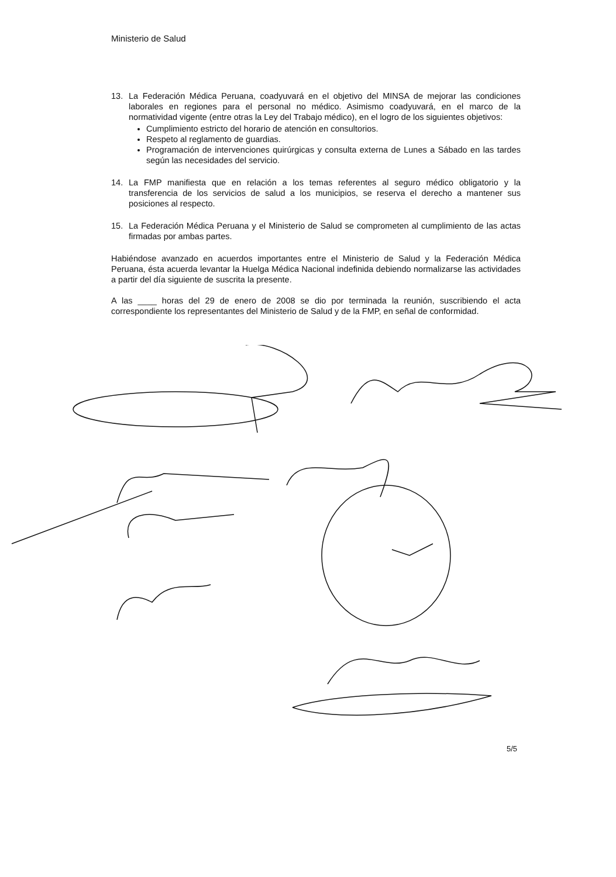Ministerio de Salud
13. La Federación Médica Peruana, coadyuvará en el objetivo del MINSA de mejorar las condiciones laborales en regiones para el personal no médico. Asimismo coadyuvará, en el marco de la normatividad vigente (entre otras la Ley del Trabajo médico), en el logro de los siguientes objetivos:
Cumplimiento estricto del horario de atención en consultorios.
Respeto al reglamento de guardias.
Programación de intervenciones quirúrgicas y consulta externa de Lunes a Sábado en las tardes según las necesidades del servicio.
14. La FMP manifiesta que en relación a los temas referentes al seguro médico obligatorio y la transferencia de los servicios de salud a los municipios, se reserva el derecho a mantener sus posiciones al respecto.
15. La Federación Médica Peruana y el Ministerio de Salud se comprometen al cumplimiento de las actas firmadas por ambas partes.
Habiéndose avanzado en acuerdos importantes entre el Ministerio de Salud y la Federación Médica Peruana, ésta acuerda levantar la Huelga Médica Nacional indefinida debiendo normalizarse las actividades a partir del día siguiente de suscrita la presente.
A las ____ horas del 29 de enero de 2008 se dio por terminada la reunión, suscribiendo el acta correspondiente los representantes del Ministerio de Salud y de la FMP, en señal de conformidad.
5/5